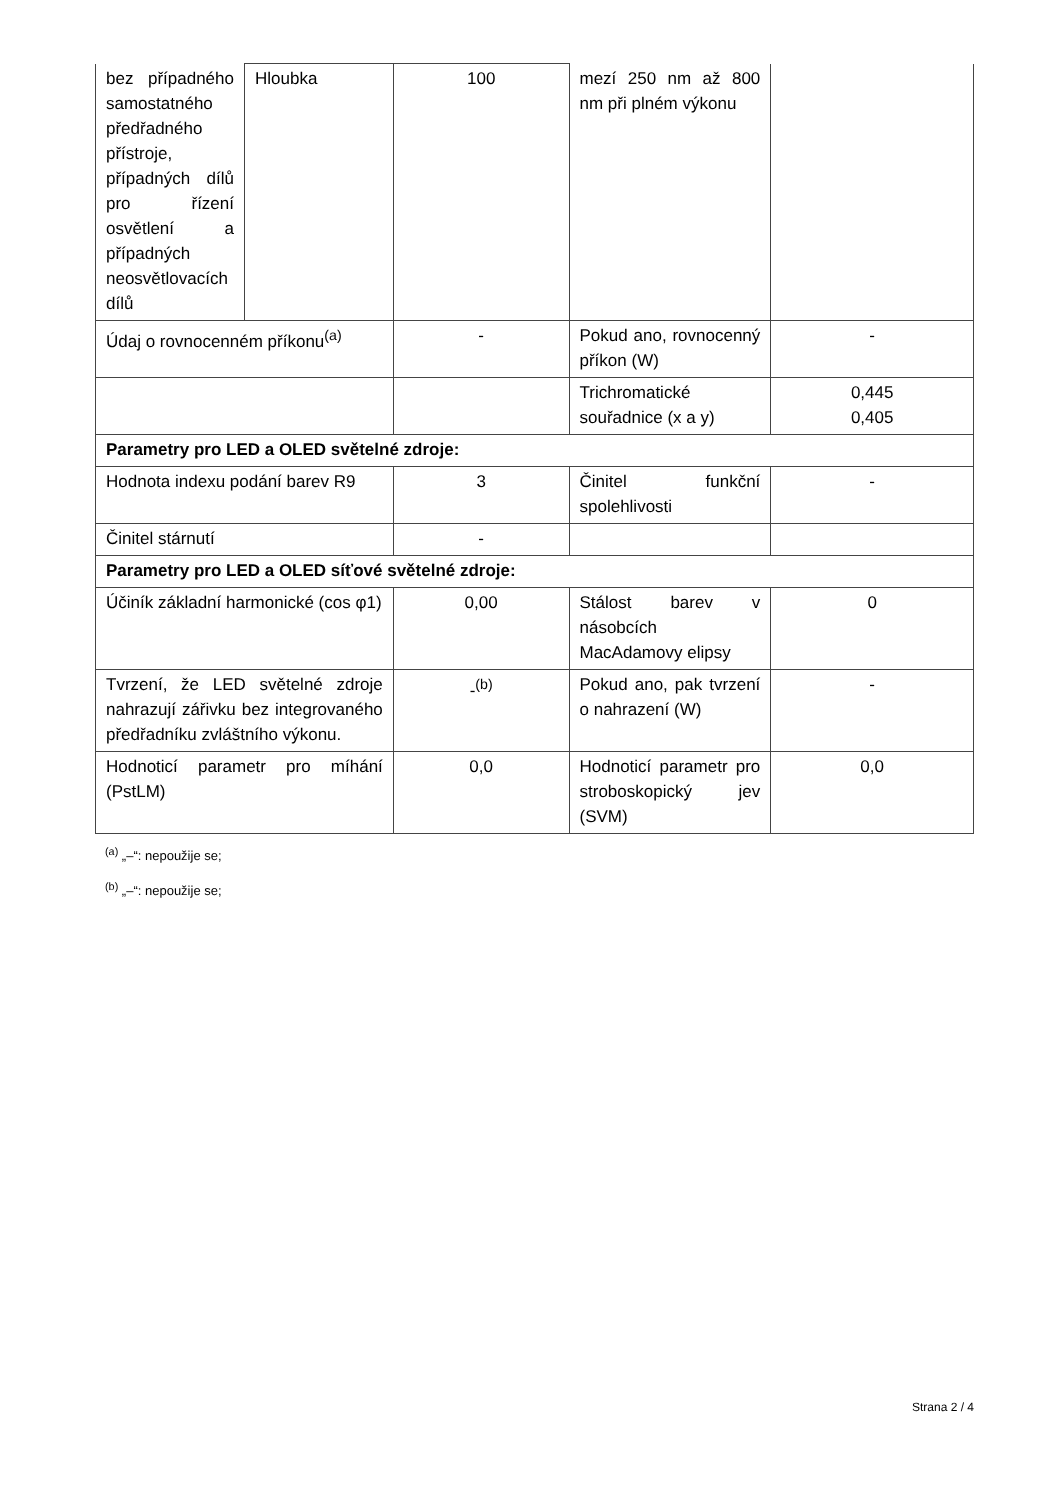| bez případného samostatného předřadného přístroje, případných dílů pro řízení osvětlení a případných neosvětlovacích dílů | Hloubka | 100 | mezí 250 nm až 800 nm při plném výkonu | |
| Údaj o rovnocenném příkonu<sup>(a)</sup> | | - | Pokud ano, rovnocenný příkon (W) | - |
| | | | Trichromatické souřadnice (x a y) | 0,445 0,405 |
| Parametry pro LED a OLED světelné zdroje: | | | | |
| Hodnota indexu podání barev R9 | | 3 | Činitel funkční spolehlivosti | - |
| Činitel stárnutí | | - | | |
| Parametry pro LED a OLED síťové světelné zdroje: | | | | |
| Účiník základní harmonické (cos φ1) | | 0,00 | Stálost barev v násobcích MacAdamovy elipsy | 0 |
| Tvrzení, že LED světelné zdroje nahrazují zářivku bez integrovaného předřadníku zvláštního výkonu. | | -<sup>(b)</sup> | Pokud ano, pak tvrzení o nahrazení (W) | - |
| Hodnoticí parametr pro míhání (PstLM) | | 0,0 | Hodnoticí parametr pro stroboskopický jev (SVM) | 0,0 |
<sup>(a)</sup> „–“: nepoužije se;
<sup>(b)</sup> „–“: nepoužije se;
Strana 2 / 4